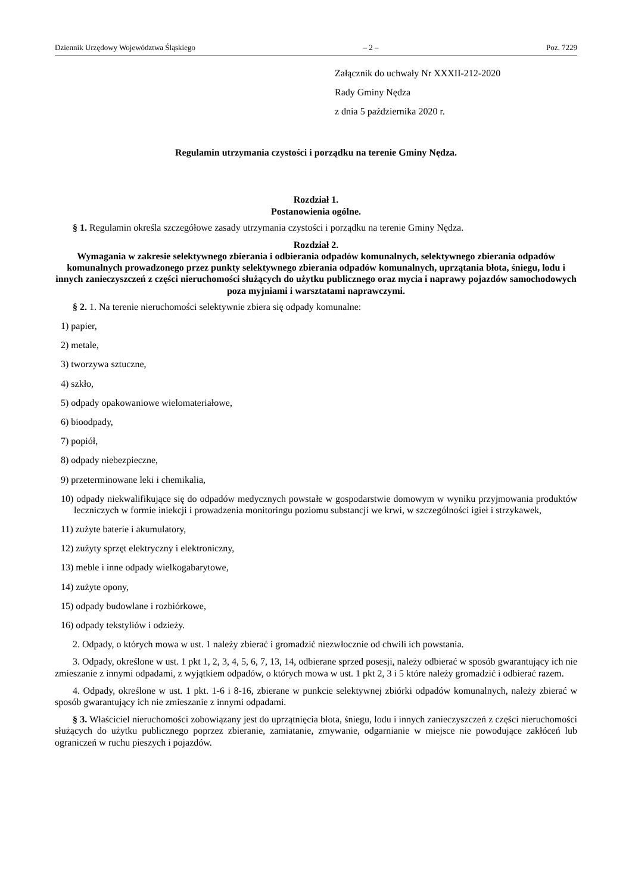Dziennik Urzędowy Województwa Śląskiego – 2 – Poz. 7229
Załącznik do uchwały Nr XXXII-212-2020
Rady Gminy Nędza
z dnia 5 października 2020 r.
Regulamin utrzymania czystości i porządku na terenie Gminy Nędza.
Rozdział 1.
Postanowienia ogólne.
§ 1. Regulamin określa szczegółowe zasady utrzymania czystości i porządku na terenie Gminy Nędza.
Rozdział 2.
Wymagania w zakresie selektywnego zbierania i odbierania odpadów komunalnych, selektywnego zbierania odpadów komunalnych prowadzonego przez punkty selektywnego zbierania odpadów komunalnych, uprzątania błota, śniegu, lodu i innych zanieczyszczeń z części nieruchomości służących do użytku publicznego oraz mycia i naprawy pojazdów samochodowych poza myjniami i warsztatami naprawczymi.
§ 2. 1. Na terenie nieruchomości selektywnie zbiera się odpady komunalne:
1) papier,
2) metale,
3) tworzywa sztuczne,
4) szkło,
5) odpady opakowaniowe wielomateriałowe,
6) bioodpady,
7) popiół,
8) odpady niebezpieczne,
9) przeterminowane leki i chemikalia,
10) odpady niekwalifikujące się do odpadów medycznych powstałe w gospodarstwie domowym w wyniku przyjmowania produktów leczniczych w formie iniekcji i prowadzenia monitoringu poziomu substancji we krwi, w szczególności igieł i strzykawek,
11) zużyte baterie i akumulatory,
12) zużyty sprzęt elektryczny i elektroniczny,
13) meble i inne odpady wielkogabarytowe,
14) zużyte opony,
15) odpady budowlane i rozbiórkowe,
16) odpady tekstyliów i odzieży.
2. Odpady, o których mowa w ust. 1 należy zbierać i gromadzić niezwłocznie od chwili ich powstania.
3. Odpady, określone w ust. 1 pkt 1, 2, 3, 4, 5, 6, 7, 13, 14, odbierane sprzed posesji, należy odbierać w sposób gwarantujący ich nie zmieszanie z innymi odpadami, z wyjątkiem odpadów, o których mowa w ust. 1 pkt 2, 3 i 5 które należy gromadzić i odbierać razem.
4. Odpady, określone w ust. 1 pkt. 1-6 i 8-16, zbierane w punkcie selektywnej zbiórki odpadów komunalnych, należy zbierać w sposób gwarantujący ich nie zmieszanie z innymi odpadami.
§ 3. Właściciel nieruchomości zobowiązany jest do uprzątnięcia błota, śniegu, lodu i innych zanieczyszczeń z części nieruchomości służących do użytku publicznego poprzez zbieranie, zamiatanie, zmywanie, odgarnianie w miejsce nie powodujące zakłóceń lub ograniczeń w ruchu pieszych i pojazdów.